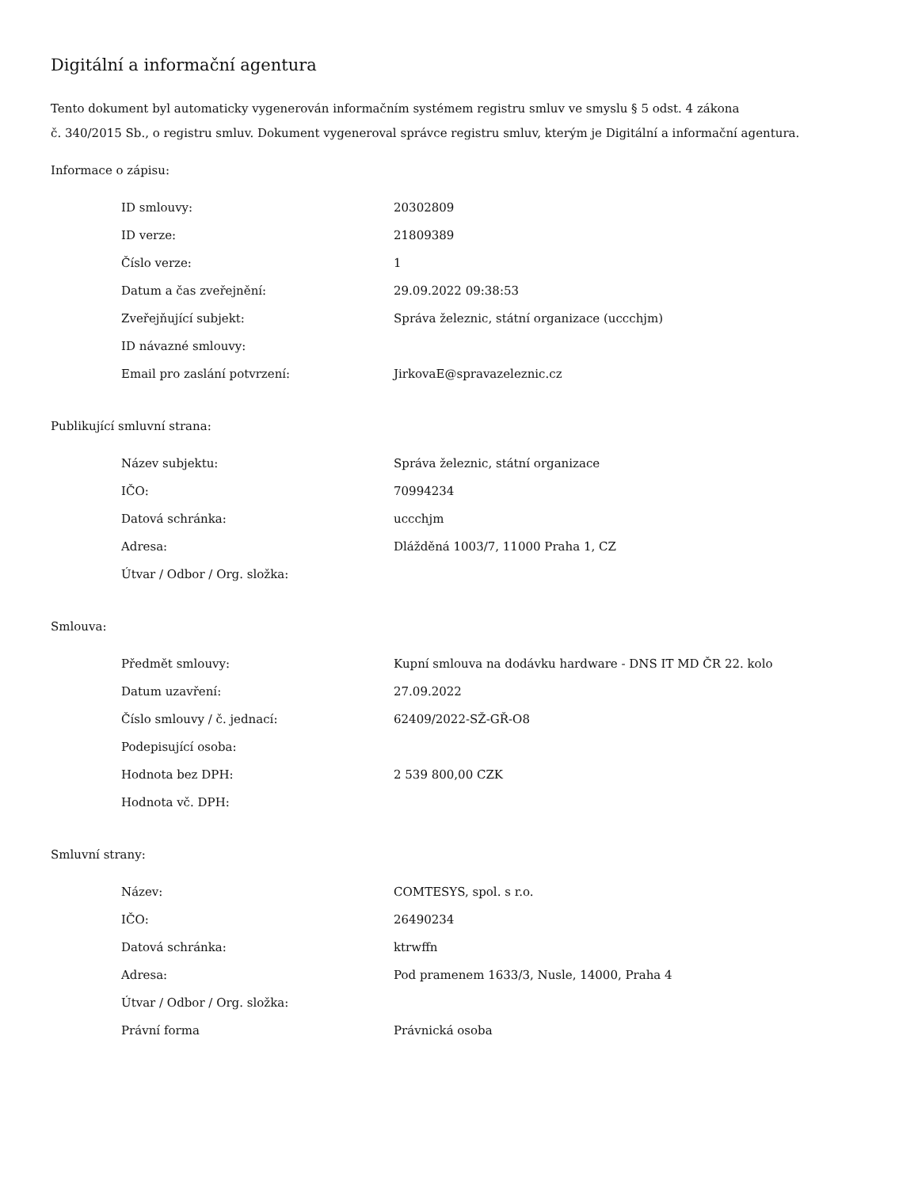Digitální a informační agentura
Tento dokument byl automaticky vygenerován informačním systémem registru smluv ve smyslu § 5 odst. 4 zákona
č. 340/2015 Sb., o registru smluv. Dokument vygeneroval správce registru smluv, kterým je Digitální a informační agentura.
Informace o zápisu:
| ID smlouvy: | 20302809 |
| ID verze: | 21809389 |
| Číslo verze: | 1 |
| Datum a čas zveřejnění: | 29.09.2022 09:38:53 |
| Zveřejňující subjekt: | Správa železnic, státní organizace (uccchjm) |
| ID návazné smlouvy: | |
| Email pro zaslání potvrzení: | JirkovaE@spravazeleznic.cz |
Publikující smluvní strana:
| Název subjektu: | Správa železnic, státní organizace |
| IČO: | 70994234 |
| Datová schránka: | uccchjm |
| Adresa: | Dlážděná 1003/7, 11000 Praha 1, CZ |
| Útvar / Odbor / Org. složka: | |
Smlouva:
| Předmět smlouvy: | Kupní smlouva na dodávku hardware - DNS IT MD ČR 22. kolo |
| Datum uzavření: | 27.09.2022 |
| Číslo smlouvy / č. jednací: | 62409/2022-SŽ-GŘ-O8 |
| Podepisující osoba: | |
| Hodnota bez DPH: | 2 539 800,00 CZK |
| Hodnota vč. DPH: | |
Smluvní strany:
| Název: | COMTESYS, spol. s r.o. |
| IČO: | 26490234 |
| Datová schránka: | ktrwffn |
| Adresa: | Pod pramenem 1633/3, Nusle, 14000, Praha 4 |
| Útvar / Odbor / Org. složka: | |
| Právní forma | Právnická osoba |